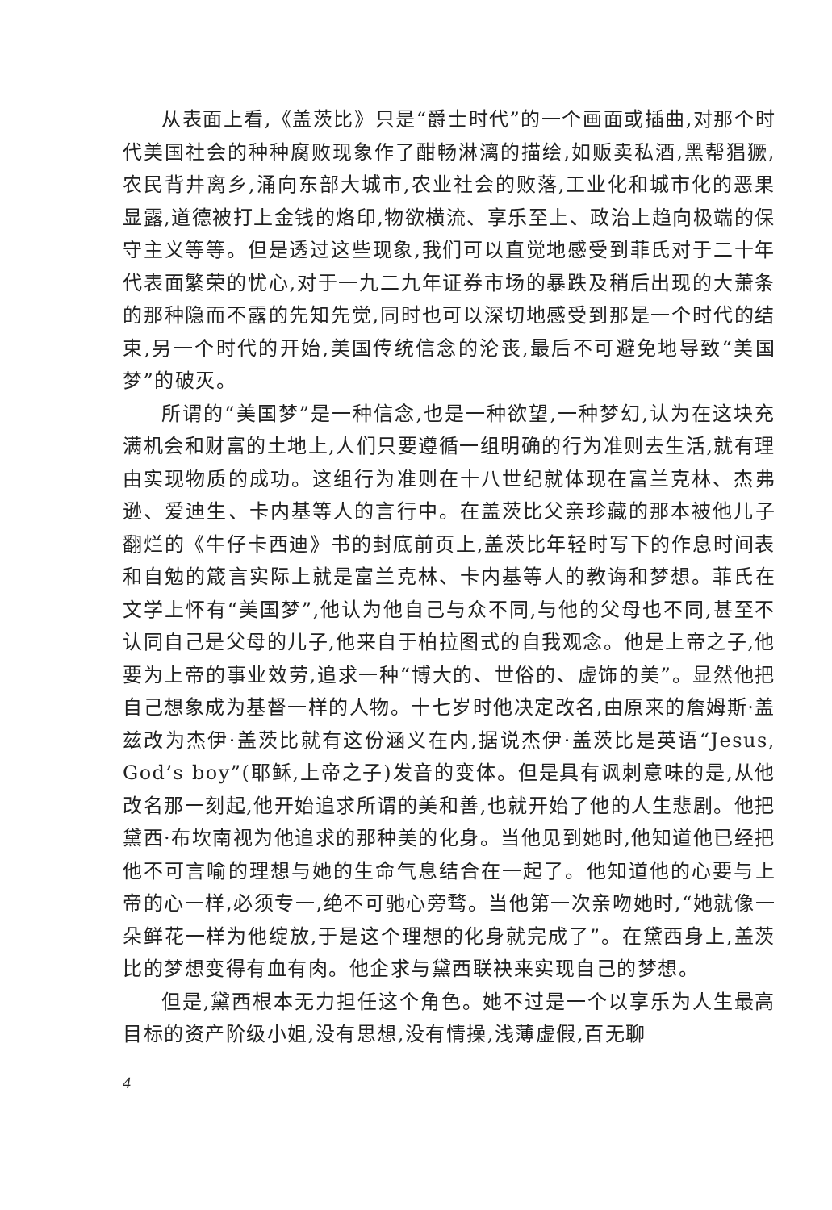从表面上看,《盖茨比》只是“爵士时代”的一个画面或插曲,对那个时代美国社会的种种腐败现象作了酣畅淋漓的描绘,如贩卖私酒,黑帮猖獗,农民背井离乡,涌向东部大城市,农业社会的败落,工业化和城市化的恶果显露,道德被打上金钱的烙印,物欲横流、享乐至上、政治上趋向极端的保守主义等等。但是透过这些现象,我们可以直觉地感受到菲氏对于二十年代表面繁荣的忧心,对于一九二九年证券市场的暴跌及稍后出现的大萧条的那种隐而不露的先知先觉,同时也可以深切地感受到那是一个时代的结束,另一个时代的开始,美国传统信念的沦丧,最后不可避免地导致“美国梦”的破灭。
所谓的“美国梦”是一种信念,也是一种欲望,一种梦幻,认为在这块充满机会和财富的土地上,人们只要遵循一组明确的行为准则去生活,就有理由实现物质的成功。这组行为准则在十八世纪就体现在富兰克林、杰弗逊、爱迪生、卡内基等人的言行中。在盖茨比父亲珍藏的那本被他儿子翻烂的《牛仔卡西迪》书的封底前页上,盖茨比年轻时写下的作息时间表和自勉的箴言实际上就是富兰克林、卡内基等人的教诲和梦想。菲氏在文学上怀有“美国梦”,他认为他自己与众不同,与他的父母也不同,甚至不认同自己是父母的儿子,他来自于柏拉图式的自我观念。他是上帝之子,他要为上帝的事业效劳,追求一种“博大的、世俗的、虚饰的美”。显然他把自己想象成为基督一样的人物。十七岁时他决定改名,由原来的詹姆斯·盖兹改为杰伊·盖茨比就有这份涵义在内,据说杰伊·盖茨比是英语“Jesus, God’s boy”(耶稣,上帝之子)发音的变体。但是具有讽刺意味的是,从他改名那一刻起,他开始追求所谓的美和善,也就开始了他的人生悲剧。他把黛西·布坎南视为他追求的那种美的化身。当他见到她时,他知道他已经把他不可言喻的理想与她的生命气息结合在一起了。他知道他的心要与上帝的心一样,必须专一,绝不可驰心旁骛。当他第一次亲吻她时,“她就像一朵鲜花一样为他绽放,于是这个理想的化身就完成了”。在黛西身上,盖茨比的梦想变得有血有肉。他企求与黛西联袂来实现自己的梦想。
但是,黛西根本无力担任这个角色。她不过是一个以享乐为人生最高目标的资产阶级小姐,没有思想,没有情操,浅薄虚假,百无聊
4